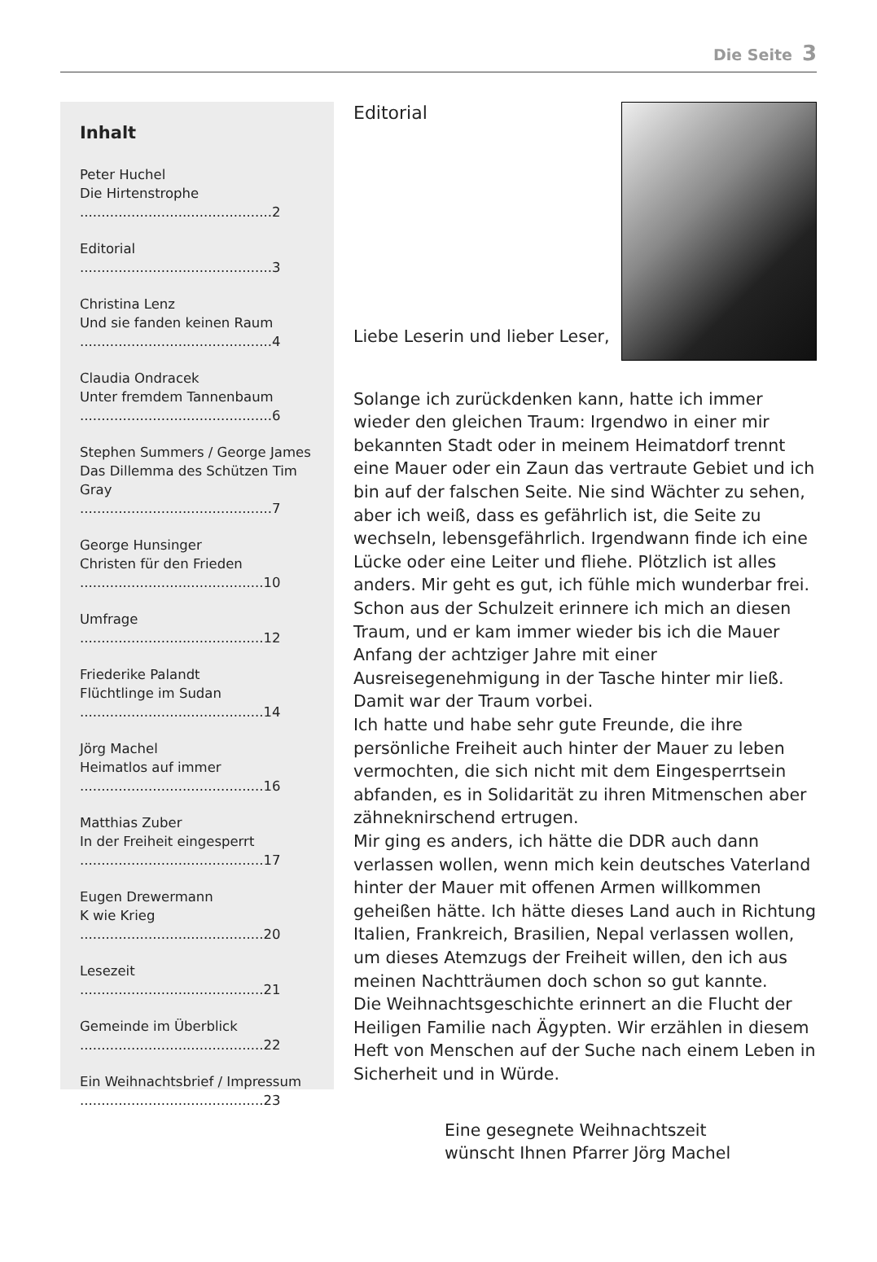Die Seite 3
Inhalt
Peter Huchel
Die Hirtenstrophe
.............................................2
Editorial
.............................................3
Christina Lenz
Und sie fanden keinen Raum
.............................................4
Claudia Ondracek
Unter fremdem Tannenbaum
.............................................6
Stephen Summers / George James
Das Dillemma des Schützen Tim Gray
.............................................7
George Hunsinger
Christen für den Frieden
...........................................10
Umfrage
...........................................12
Friederike Palandt
Flüchtlinge im Sudan
...........................................14
Jörg Machel
Heimatlos auf immer
...........................................16
Matthias Zuber
In der Freiheit eingesperrt
...........................................17
Eugen Drewermann
K wie Krieg
...........................................20
Lesezeit
...........................................21
Gemeinde im Überblick
...........................................22
Ein Weihnachtsbrief / Impressum
...........................................23
Editorial
Liebe Leserin und lieber Leser,
Solange ich zurückdenken kann, hatte ich immer wieder den gleichen Traum: Irgendwo in einer mir bekannten Stadt oder in meinem Heimatdorf trennt eine Mauer oder ein Zaun das vertraute Gebiet und ich bin auf der falschen Seite. Nie sind Wächter zu sehen, aber ich weiß, dass es gefährlich ist, die Seite zu wechseln, lebensgefährlich. Irgendwann finde ich eine Lücke oder eine Leiter und fliehe. Plötzlich ist alles anders. Mir geht es gut, ich fühle mich wunderbar frei. Schon aus der Schulzeit erinnere ich mich an diesen Traum, und er kam immer wieder bis ich die Mauer Anfang der achtziger Jahre mit einer Ausreisegenehmigung in der Tasche hinter mir ließ. Damit war der Traum vorbei.
Ich hatte und habe sehr gute Freunde, die ihre persönliche Freiheit auch hinter der Mauer zu leben vermochten, die sich nicht mit dem Eingesperrtsein abfanden, es in Solidarität zu ihren Mitmenschen aber zähneknirschend ertrugen.
Mir ging es anders, ich hätte die DDR auch dann verlassen wollen, wenn mich kein deutsches Vaterland hinter der Mauer mit offenen Armen willkommen geheißen hätte. Ich hätte dieses Land auch in Richtung Italien, Frankreich, Brasilien, Nepal verlassen wollen, um dieses Atemzugs der Freiheit willen, den ich aus meinen Nachtträumen doch schon so gut kannte.
Die Weihnachtsgeschichte erinnert an die Flucht der Heiligen Familie nach Ägypten. Wir erzählen in diesem Heft von Menschen auf der Suche nach einem Leben in Sicherheit und in Würde.
Eine gesegnete Weihnachtszeit
wünscht Ihnen Pfarrer Jörg Machel